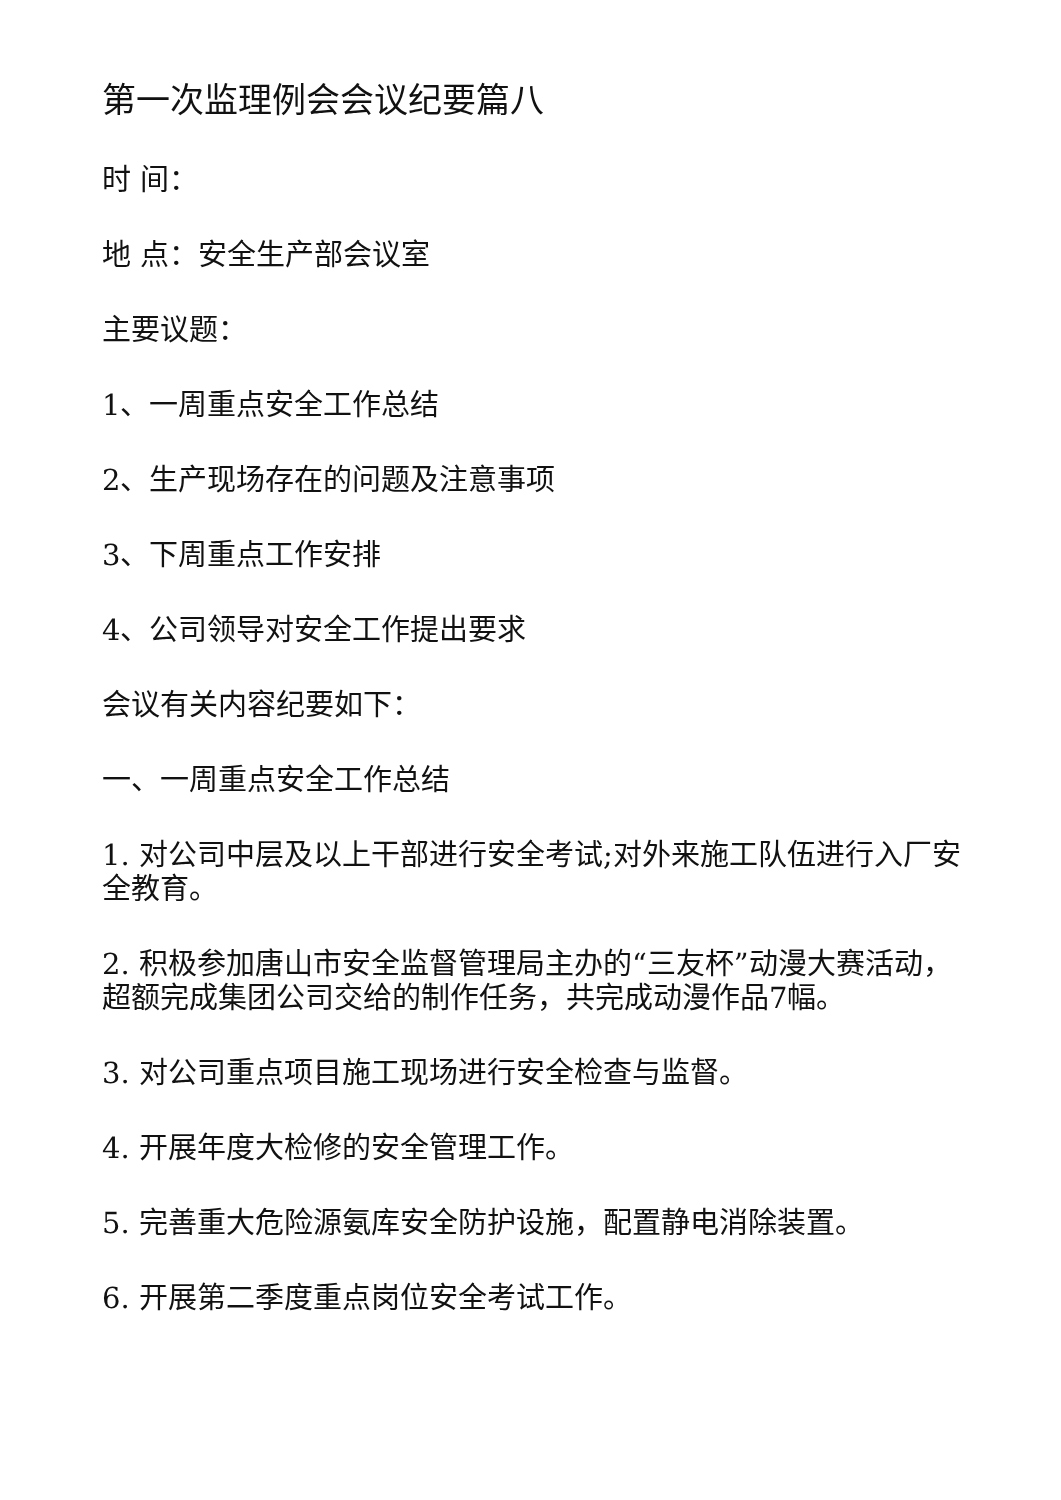第一次监理例会会议纪要篇八
时 间：
地 点：安全生产部会议室
主要议题：
1、一周重点安全工作总结
2、生产现场存在的问题及注意事项
3、下周重点工作安排
4、公司领导对安全工作提出要求
会议有关内容纪要如下：
一、一周重点安全工作总结
1. 对公司中层及以上干部进行安全考试;对外来施工队伍进行入厂安全教育。
2. 积极参加唐山市安全监督管理局主办的“三友杯”动漫大赛活动，超额完成集团公司交给的制作任务，共完成动漫作品7幅。
3. 对公司重点项目施工现场进行安全检查与监督。
4. 开展年度大检修的安全管理工作。
5. 完善重大危险源氨库安全防护设施，配置静电消除装置。
6. 开展第二季度重点岗位安全考试工作。